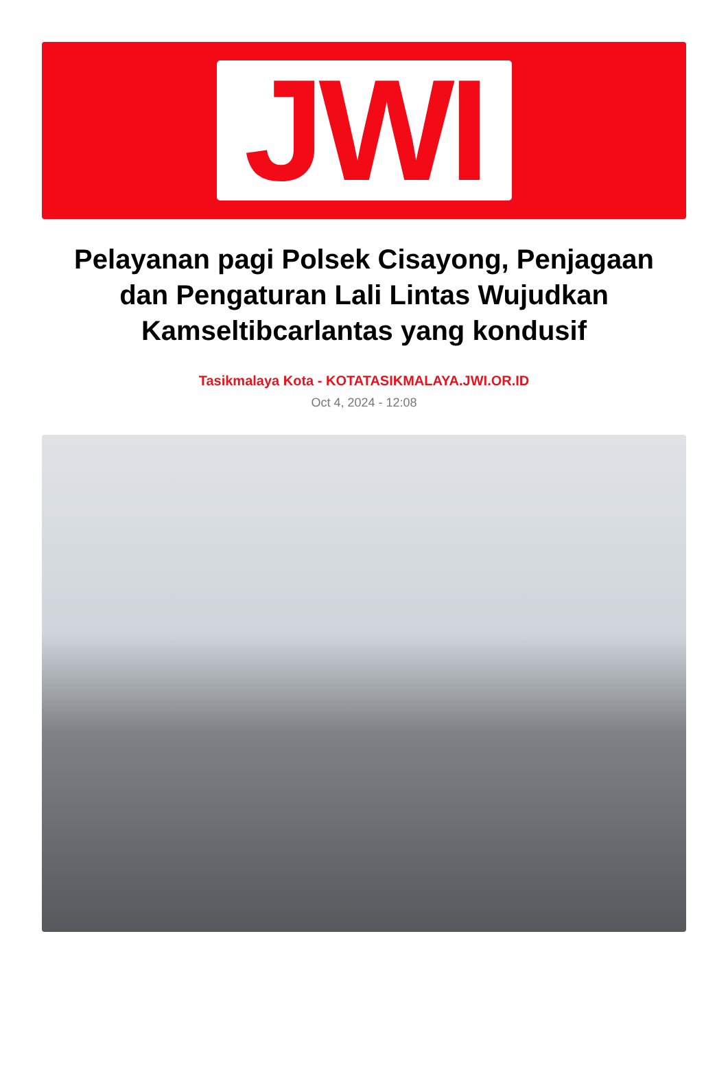JWI
Pelayanan pagi Polsek Cisayong, Penjagaan dan Pengaturan Lali Lintas Wujudkan Kamseltibcarlantas yang kondusif
Tasikmalaya Kota - KOTATASIKMALAYA.JWI.OR.ID
Oct 4, 2024 - 12:08